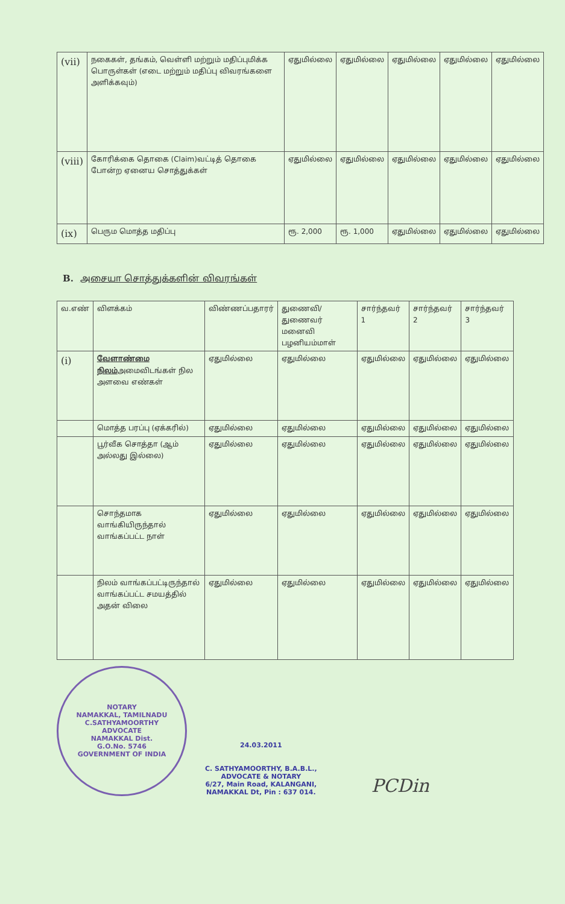| (vii) | நகைகள், தங்கம், வெள்ளி மற்றும் மதிப்புமிக்க பொருள்கள் (எடை மற்றும் மதிப்பு விவரங்களை அளிக்கவும்) | ஏதுமில்லை | ஏதுமில்லை | ஏதுமில்லை | ஏதுமில்லை | ஏதுமில்லை |
| (viii) | கோரிக்கை தொகை (Claim)வட்டித் தொகை போன்ற ஏனைய சொத்துக்கள் | ஏதுமில்லை | ஏதுமில்லை | ஏதுமில்லை | ஏதுமில்லை | ஏதுமில்லை |
| (ix) | பெரும மொத்த மதிப்பு | ரூ. 2,000 | ரூ. 1,000 | ஏதுமில்லை | ஏதுமில்லை | ஏதுமில்லை |
B. அசையா சொத்துக்களின் விவரங்கள்
| வ.எண் | விளக்கம் | விண்ணப்பதாரர் | துணைவி/ துணைவர் மனைவி பழனியம்மாள் | சார்ந்தவர் 1 | சார்ந்தவர் 2 | சார்ந்தவர் 3 |
| --- | --- | --- | --- | --- | --- | --- |
| (i) | வேளாண்மை நிலம் அமைவிடங்கள் நில அளவை எண்கள் | ஏதுமில்லை | ஏதுமில்லை | ஏதுமில்லை | ஏதுமில்லை | ஏதுமில்லை |
| | மொத்த பரப்பு (ஏக்கரில்) | ஏதுமில்லை | ஏதுமில்லை | ஏதுமில்லை | ஏதுமில்லை | ஏதுமில்லை |
| | பூர்வீக சொத்தா (ஆம் அல்லது இல்லை) | ஏதுமில்லை | ஏதுமில்லை | ஏதுமில்லை | ஏதுமில்லை | ஏதுமில்லை |
| | சொந்தமாக வாங்கியிருந்தால் வாங்கப்பட்ட நாள் | ஏதுமில்லை | ஏதுமில்லை | ஏதுமில்லை | ஏதுமில்லை | ஏதுமில்லை |
| | நிலம் வாங்கப்பட்டிருந்தால் வாங்கப்பட்ட சமயத்தில் அதன் விலை | ஏதுமில்லை | ஏதுமில்லை | ஏதுமில்லை | ஏதுமில்லை | ஏதுமில்லை |
NOTARY
NAMAKKAL, TAMILNADU
C.SATHYAMOORTHY
ADVOCATE
NAMAKKAL Dist.
G.O.No. 5746
GOVERNMENT OF INDIA
24.03.2011
C. SATHYAMOORTHY, B.A.B.L.,
ADVOCATE & NOTARY
6/27, Main Road, KALANGANI,
NAMAKKAL Dt, Pin : 637 014.
PCDin